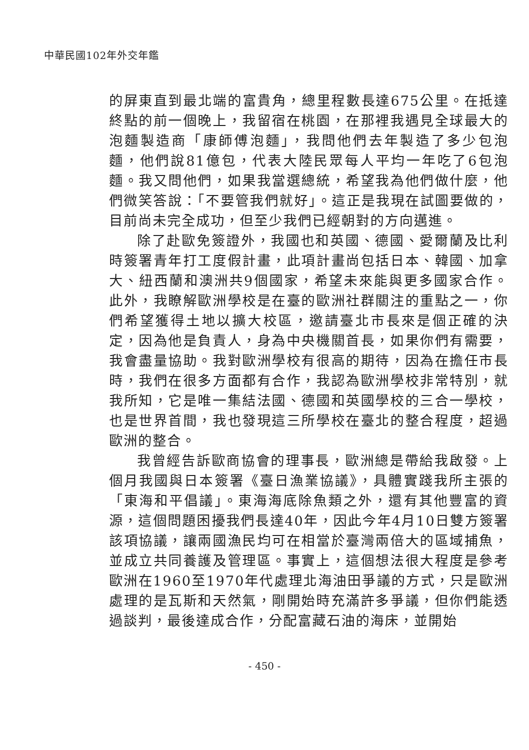中華民國102年外交年鑑
的屏東直到最北端的富貴角，總里程數長達675公里。在抵達終點的前一個晚上，我留宿在桃園，在那裡我遇見全球最大的泡麵製造商「康師傅泡麵」，我問他們去年製造了多少包泡麵，他們說81億包，代表大陸民眾每人平均一年吃了6包泡麵。我又問他們，如果我當選總統，希望我為他們做什麼，他們微笑答說：「不要管我們就好」。這正是我現在試圖要做的，目前尚未完全成功，但至少我們已經朝對的方向邁進。
除了赴歐免簽證外，我國也和英國、德國、愛爾蘭及比利時簽署青年打工度假計畫，此項計畫尚包括日本、韓國、加拿大、紐西蘭和澳洲共9個國家，希望未來能與更多國家合作。此外，我瞭解歐洲學校是在臺的歐洲社群關注的重點之一，你們希望獲得土地以擴大校區，邀請臺北市長來是個正確的決定，因為他是負責人，身為中央機關首長，如果你們有需要，我會盡量協助。我對歐洲學校有很高的期待，因為在擔任市長時，我們在很多方面都有合作，我認為歐洲學校非常特別，就我所知，它是唯一集結法國、德國和英國學校的三合一學校，也是世界首間，我也發現這三所學校在臺北的整合程度，超過歐洲的整合。
我曾經告訴歐商協會的理事長，歐洲總是帶給我啟發。上個月我國與日本簽署《臺日漁業協議》，具體實踐我所主張的「東海和平倡議」。東海海底除魚類之外，還有其他豐富的資源，這個問題困擾我們長達40年，因此今年4月10日雙方簽署該項協議，讓兩國漁民均可在相當於臺灣兩倍大的區域捕魚，並成立共同養護及管理區。事實上，這個想法很大程度是參考歐洲在1960至1970年代處理北海油田爭議的方式，只是歐洲處理的是瓦斯和天然氣，剛開始時充滿許多爭議，但你們能透過談判，最後達成合作，分配富藏石油的海床，並開始
- 450 -